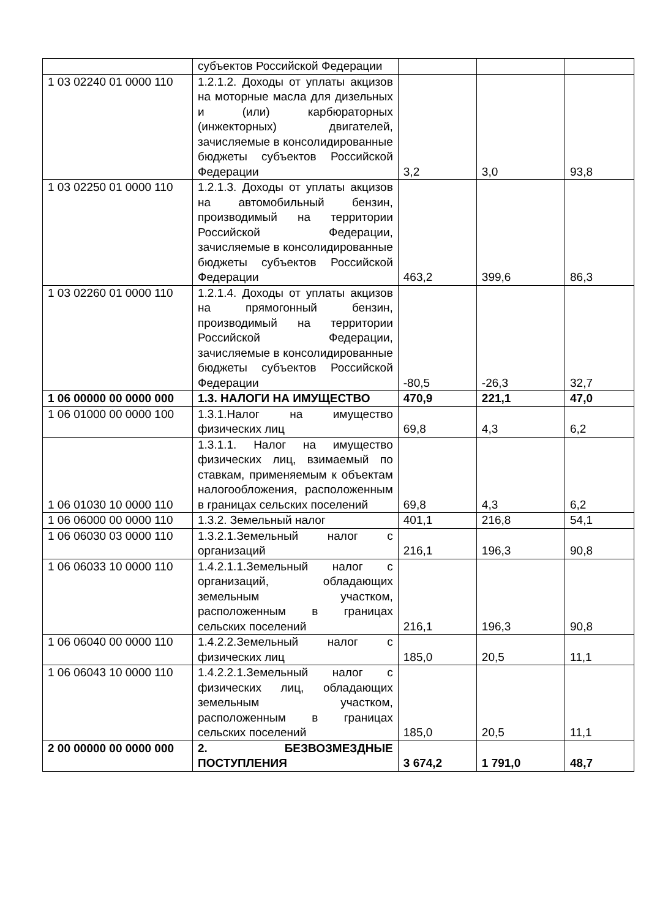| | субъектов Российской Федерации | | | |
| 1 03 02240 01 0000 110 | 1.2.1.2. Доходы от уплаты акцизов на моторные масла для дизельных и (или) карбюраторных (инжекторных) двигателей, зачисляемые в консолидированные бюджеты субъектов Российской Федерации | 3,2 | 3,0 | 93,8 |
| 1 03 02250 01 0000 110 | 1.2.1.3. Доходы от уплаты акцизов на автомобильный бензин, производимый на территории Российской Федерации, зачисляемые в консолидированные бюджеты субъектов Российской Федерации | 463,2 | 399,6 | 86,3 |
| 1 03 02260 01 0000 110 | 1.2.1.4. Доходы от уплаты акцизов на прямогонный бензин, производимый на территории Российской Федерации, зачисляемые в консолидированные бюджеты субъектов Российской Федерации | -80,5 | -26,3 | 32,7 |
| 1 06 00000 00 0000 000 | 1.3. НАЛОГИ НА ИМУЩЕСТВО | 470,9 | 221,1 | 47,0 |
| 1 06 01000 00 0000 100 | 1.3.1.Налог на имущество физических лиц | 69,8 | 4,3 | 6,2 |
| 1 06 01030 10 0000 110 | 1.3.1.1. Налог на имущество физических лиц, взимаемый по ставкам, применяемым к объектам налогообложения, расположенным в границах сельских поселений | 69,8 | 4,3 | 6,2 |
| 1 06 06000 00 0000 110 | 1.3.2. Земельный налог | 401,1 | 216,8 | 54,1 |
| 1 06 06030 03 0000 110 | 1.3.2.1.Земельный налог с организаций | 216,1 | 196,3 | 90,8 |
| 1 06 06033 10 0000 110 | 1.4.2.1.1.Земельный налог с организаций, обладающих земельным участком, расположенным в границах сельских поселений | 216,1 | 196,3 | 90,8 |
| 1 06 06040 00 0000 110 | 1.4.2.2.Земельный налог с физических лиц | 185,0 | 20,5 | 11,1 |
| 1 06 06043 10 0000 110 | 1.4.2.2.1.Земельный налог с физических лиц, обладающих земельным участком, расположенным в границах сельских поселений | 185,0 | 20,5 | 11,1 |
| 2 00 00000 00 0000 000 | 2. БЕЗВОЗМЕЗДНЫЕ ПОСТУПЛЕНИЯ | 3 674,2 | 1 791,0 | 48,7 |